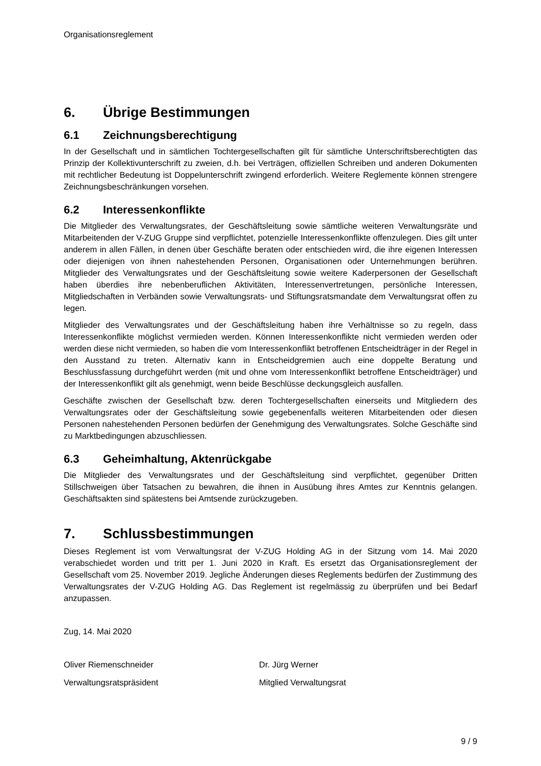Organisationsreglement
6. Übrige Bestimmungen
6.1 Zeichnungsberechtigung
In der Gesellschaft und in sämtlichen Tochtergesellschaften gilt für sämtliche Unterschriftsberechtigten das Prinzip der Kollektivunterschrift zu zweien, d.h. bei Verträgen, offiziellen Schreiben und anderen Dokumenten mit rechtlicher Bedeutung ist Doppelunterschrift zwingend erforderlich. Weitere Reglemente können strengere Zeichnungsbeschränkungen vorsehen.
6.2 Interessenkonflikte
Die Mitglieder des Verwaltungsrates, der Geschäftsleitung sowie sämtliche weiteren Verwaltungsräte und Mitarbeitenden der V-ZUG Gruppe sind verpflichtet, potenzielle Interessenkonflikte offenzulegen. Dies gilt unter anderem in allen Fällen, in denen über Geschäfte beraten oder entschieden wird, die ihre eigenen Interessen oder diejenigen von ihnen nahestehenden Personen, Organisationen oder Unternehmungen berühren. Mitglieder des Verwaltungsrates und der Geschäftsleitung sowie weitere Kaderpersonen der Gesellschaft haben überdies ihre nebenberuflichen Aktivitäten, Interessenvertretungen, persönliche Interessen, Mitgliedschaften in Verbänden sowie Verwaltungsrats- und Stiftungsratsmandate dem Verwaltungsrat offen zu legen.
Mitglieder des Verwaltungsrates und der Geschäftsleitung haben ihre Verhältnisse so zu regeln, dass Interessenkonflikte möglichst vermieden werden. Können Interessenkonflikte nicht vermieden werden oder werden diese nicht vermieden, so haben die vom Interessenkonflikt betroffenen Entscheidträger in der Regel in den Ausstand zu treten. Alternativ kann in Entscheidgremien auch eine doppelte Beratung und Beschlussfassung durchgeführt werden (mit und ohne vom Interessenkonflikt betroffene Entscheidträger) und der Interessenkonflikt gilt als genehmigt, wenn beide Beschlüsse deckungsgleich ausfallen.
Geschäfte zwischen der Gesellschaft bzw. deren Tochtergesellschaften einerseits und Mitgliedern des Verwaltungsrates oder der Geschäftsleitung sowie gegebenenfalls weiteren Mitarbeitenden oder diesen Personen nahestehenden Personen bedürfen der Genehmigung des Verwaltungsrates. Solche Geschäfte sind zu Marktbedingungen abzuschliessen.
6.3 Geheimhaltung, Aktenrückgabe
Die Mitglieder des Verwaltungsrates und der Geschäftsleitung sind verpflichtet, gegenüber Dritten Stillschweigen über Tatsachen zu bewahren, die ihnen in Ausübung ihres Amtes zur Kenntnis gelangen. Geschäftsakten sind spätestens bei Amtsende zurückzugeben.
7. Schlussbestimmungen
Dieses Reglement ist vom Verwaltungsrat der V-ZUG Holding AG in der Sitzung vom 14. Mai 2020 verabschiedet worden und tritt per 1. Juni 2020 in Kraft. Es ersetzt das Organisationsreglement der Gesellschaft vom 25. November 2019. Jegliche Änderungen dieses Reglements bedürfen der Zustimmung des Verwaltungsrates der V-ZUG Holding AG. Das Reglement ist regelmässig zu überprüfen und bei Bedarf anzupassen.
Zug, 14. Mai 2020
Oliver Riemenschneider Dr. Jürg Werner
Verwaltungsratspräsident Mitglied Verwaltungsrat
9 / 9